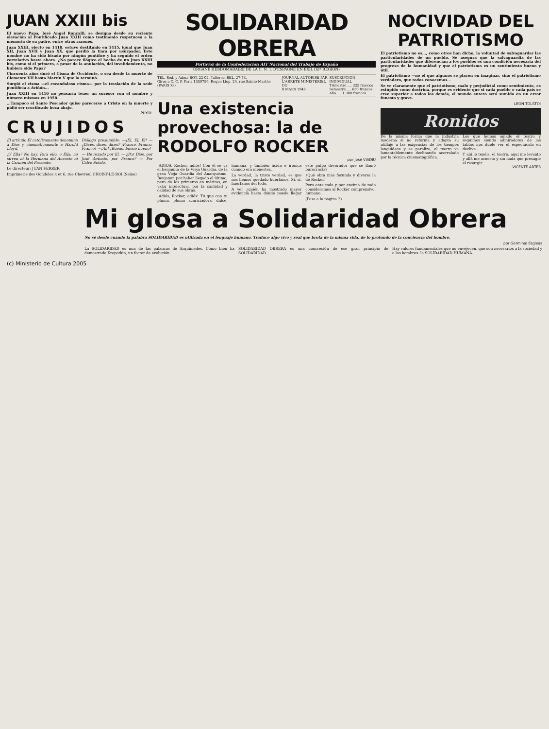JUAN XXIII bis
El nuevo Papa, José Angel Roncalli, se designa desde su reciente elevación al Pontificado Juan XXIII como testimonio respetuoso a la memoria de su padre, entre otras razones.
Juan XXIII, electo en 1410, estuvo destituído en 1415, igual que Juan XII, Juan XVII y Juan XX, que perdió la tiara por usurpador. Este nombre no ha sido bisado por ningún pontífice y ha seguido el orden correlativo hasta ahora. ¿No parece ilógico el hecho de un Juan XXIII bis, como si el primero, a pesar de la anulación, del invalidamiento, no hubiera sido Papa?
Cincuenta años duró el Cisma de Occidente, o sea desde la muerte de Clemente VII hasta Martín V que lo terminó.
Surgió el cisma —el escandaloso cisma— por la traslación de la sede pontificia a Aviñón...
Juan XXIII en 1410 no pensaría tener un sucesor con el nombre y número mismos en 1958.
...Tampoco el Santo Pescador quiso parecerse a Cristo en la muerte y pidió ser crucificado boca abajo.
PUYOL
CRUJIDOS
El artículo El católicamente denomina a Dios y cinemáticamente a Harold Lloyd.
¿Y Ella? No hay. Para ello, o Ella, no sirven ni la Hermana del Ausente ni la Carmen del Presente.
Diálogo presumible: —¡El, El, El! —¿Dices, dices, dices? ¡Franco, Franco, Franco! —¡Ah! ¡Bueno, bueno bueno!
— He rezado por El. — ¿Por Dios, por José Antonio, por Franco? — Por Calvo Sotelo.
Le directeur: JUAN FERRER
Imprimerie des Gondoles 4 et 6, rue Chevreul CHOISY-LE-ROI (Seine)
SOLIDARIDAD OBRERA
Portavoz de la Confederacion AIT Nacional del Trabajo de España
ORGANE HEBDOMADAIRE DE LA C. N. T. D'ESPAGNE EN EXIL (XIª REGION)
TEL. Red. y Adm.: BOT. 22-02. Talleres: BEL. 27-73.
Giros a C. C. P. Paris 1350756, Roque Llop, 24, rue Sainte-Marthe (PARIS Xº) JOURNAL AUTORISE PAR
L'ARRETE MINISTERIEL DU
8 MARS 1948 SUSCRIPCION INDIVIDUAL
Trimestre .... 325 francos
Semestre .... 650 francos
Año .... 1.300 francos
Una existencia provechosa: la de RODOLFO ROCKER
por José VIADIU
¡ADIOS, Rocker, adiós! Con él se va el benjamín de la Vieja Guardia, de la gran Vieja Guardia del Anarquismo. Benjamín por haber llegado el último, pero de los primeros en méritos, en valor intelectual, por la cantidad y calidad de sus obras.
¡Adiós, Rocker, adiós! Tú que con tu pluma, pluma acariciadora, dulce, humana, y también ácida e irónica cuando era menester...
La verdad, la triste verdad, es que nos hemos quedado huérfanos. Sí, sí, huérfanos del todo.
A ver ¿quién ha mostrado mayor evidencia hasta dónde puede llegar este pulpo devorador que se llamó burocracia?
¿Qué obra más fecunda y diversa la de Rocker!
Pero ante todo y por encima de todo consideramos al Rocker comprensivo, humano...
(Pasa a la página 2)
NOCIVIDAD DEL PATRIOTISMO
El patriotismo no es..., como otros han dicho, la voluntad de salvaguardar las particularidades de un pueblo. Se asegura que la salvaguardia de las particularidades que diferencian a los pueblos es una condición necesaria del progreso de la humanidad y que el patriotismo es un sentimiento bueno y útil.
El patriotismo —no el que algunos se placen en imaginar, sino el patriotismo verdadero, que todos conocemos...
Se ve claramente que el patriotismo, malo y perjudicial como sentimiento, es estúpido como doctrina, porque es evidente que si cada pueblo o cada país se cree superior a todos los demás, el mundo entero será sumido en un error funesto y grave.
LEON TOLSTOI
Ronidos
De la misma forma que la industria moderna si no reforma y adapta su utillaje a las exigencias de los tiempos languidece y se paraliza, el teatro va lamentablemente declinando acorralado por la técnica cinematográfica.
Los que hemos amado el teatro y seguimos siendo admiradores de las tablas nos duele ver el espectáculo en declive...
Y ahí lo tenéis, el teatro, aquí me levanto y allá me acuesto y sin nada que presagie el resurgir...
VICENTE ARTES
Mi glosa a Solidaridad Obrera
No sé desde cuándo la palabra SOLIDARIDAD es utilizada en el lenguaje humano. Traduce algo vivo y real que brota de la misma vida, de lo profundo de la conciencia del hombre.
por Germinal Esgleas
La SOLIDARIDAD es una de las palancas de Arquímedes. Como bien ha demostrado Kropotkin, un factor de evolución.
SOLIDARIDAD OBRERA es una concreción de ese gran principio de SOLIDARIDAD.
Hay valores fundamentales que no envejecen, que son necesarios a la sociedad y a los hombres: la SOLIDARIDAD HUMANA.
(c) Ministerio de Cultura 2005